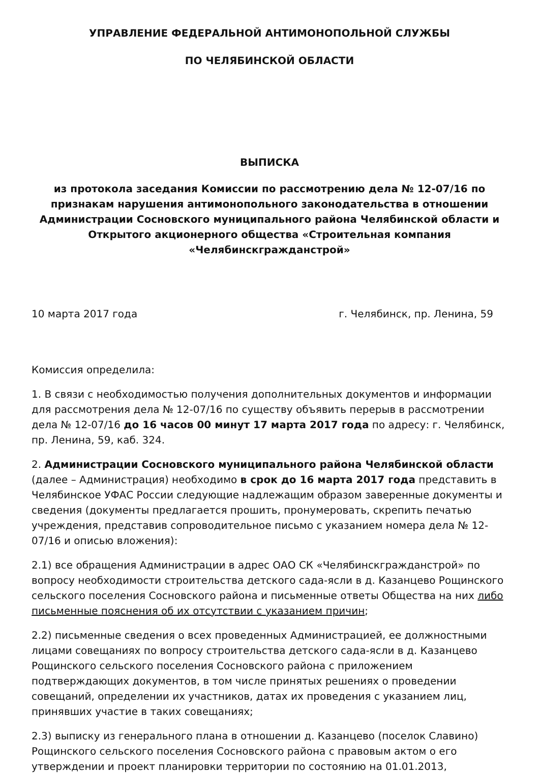УПРАВЛЕНИЕ ФЕДЕРАЛЬНОЙ АНТИМОНОПОЛЬНОЙ СЛУЖБЫ
ПО ЧЕЛЯБИНСКОЙ ОБЛАСТИ
ВЫПИСКА
из протокола заседания Комиссии по рассмотрению дела № 12-07/16 по признакам нарушения антимонопольного законодательства в отношении Администрации Сосновского муниципального района Челябинской области и Открытого акционерного общества «Строительная компания «Челябинскгражданстрой»
10 марта 2017 года г. Челябинск, пр. Ленина, 59
Комиссия определила:
1. В связи с необходимостью получения дополнительных документов и информации для рассмотрения дела № 12-07/16 по существу объявить перерыв в рассмотрении дела № 12-07/16 до 16 часов 00 минут 17 марта 2017 года по адресу: г. Челябинск, пр. Ленина, 59, каб. 324.
2. Администрации Сосновского муниципального района Челябинской области (далее – Администрация) необходимо в срок до 16 марта 2017 года представить в Челябинское УФАС России следующие надлежащим образом заверенные документы и сведения (документы предлагается прошить, пронумеровать, скрепить печатью учреждения, представив сопроводительное письмо с указанием номера дела № 12-07/16 и описью вложения):
2.1) все обращения Администрации в адрес ОАО СК «Челябинскгражданстрой» по вопросу необходимости строительства детского сада-ясли в д. Казанцево Рощинского сельского поселения Сосновского района и письменные ответы Общества на них либо письменные пояснения об их отсутствии с указанием причин;
2.2) письменные сведения о всех проведенных Администрацией, ее должностными лицами совещаниях по вопросу строительства детского сада-ясли в д. Казанцево Рощинского сельского поселения Сосновского района с приложением подтверждающих документов, в том числе принятых решениях о проведении совещаний, определении их участников, датах их проведения с указанием лиц, принявших участие в таких совещаниях;
2.3) выписку из генерального плана в отношении д. Казанцево (поселок Славино) Рощинского сельского поселения Сосновского района с правовым актом о его утверждении и проект планировки территории по состоянию на 01.01.2013,